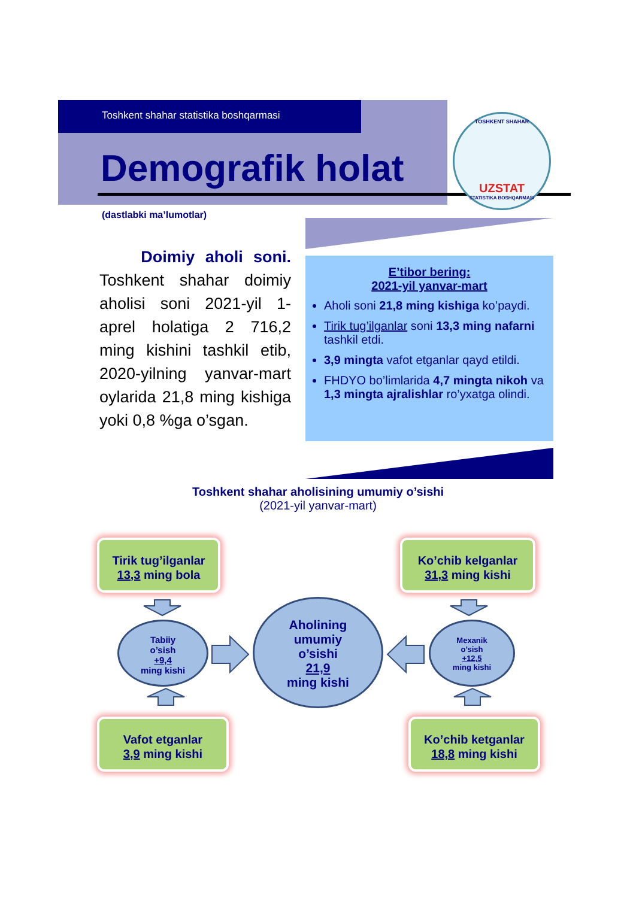Toshkent shahar statistika boshqarmasi
Demografik holat
TOSHKENT SHAHAR
UZSTAT
STATISTIKA BOSHQARMASI
(dastlabki ma’lumotlar)
Doimiy aholi soni. Toshkent shahar doimiy aholisi soni 2021-yil 1-aprel holatiga 2 716,2 ming kishini tashkil etib, 2020-yilning yanvar-mart oylarida 21,8 ming kishiga yoki 0,8 %ga o’sgan.
E’tibor bering:
2021-yil yanvar-mart
Aholi soni 21,8 ming kishiga ko’paydi.
Tirik tug’ilganlar soni 13,3 ming nafarni tashkil etdi.
3,9 mingta vafot etganlar qayd etildi.
FHDYO bo’limlarida 4,7 mingta nikoh va 1,3 mingta ajralishlar ro’yxatga olindi.
Toshkent shahar aholisining umumiy o’sishi
(2021-yil yanvar-mart)
Tirik tug’ilganlar
13,3 ming bola
Ko’chib kelganlar
31,3 ming kishi
Vafot etganlar
3,9 ming kishi
Ko’chib ketganlar
18,8 ming kishi
Tabiiy
o’sish
+9,4
ming kishi
Aholining
umumiy
o’sishi
21,9
ming kishi
Mexanik
o’sish
+12,5
ming kishi